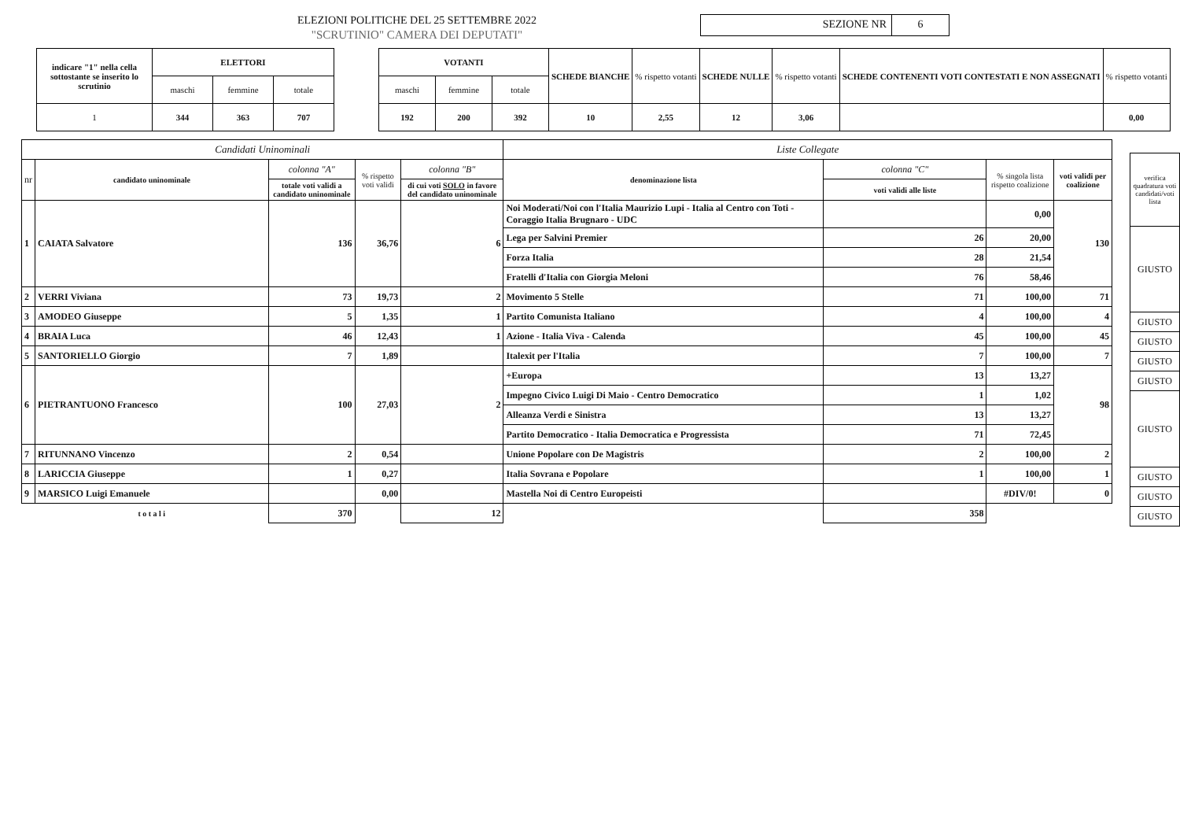ELEZIONI POLITICHE DEL 25 SETTEMBRE 2022
"SCRUTINIO" CAMERA DEI DEPUTATI"
SEZIONE NR 6
| indicare "1" nella cella sottostante se inserito lo scrutinio | ELETTORI | | |
| --- | --- | --- | --- |
| | maschi | femmine | totale |
| 1 | 344 | 363 | 707 |
| VOTANTI | | | SCHEDE BIANCHE | % rispetto votanti | SCHEDE NULLE | % rispetto votanti | SCHEDE CONTENENTI VOTI CONTESTATI E NON ASSEGNATI | % rispetto votanti |
| maschi | femmine | totale | | | | | | |
| 192 | 200 | 392 | 10 | 2,55 | 12 | 3,06 | | 0,00 |
| Candidati Uninominali | | | | | Liste Collegate | | | |
| nr | candidato uninominale | colonna "A" | % rispetto voti validi | colonna "B" | denominazione lista | colonna "C" | % singola lista rispetto coalizione | voti validi per coalizione |
| | | totale voti validi a candidato uninominale | | di cui voti SOLO in favore del candidato uninominale | | voti validi alle liste | | |
| 1 | CAIATA Salvatore | 136 | 36,76 | 6 | Noi Moderati/Noi con l'Italia Maurizio Lupi - Italia al Centro con Toti - Coraggio Italia Brugnaro - UDC | | 0,00 | 130 |
| | | | | | Lega per Salvini Premier | 26 | 20,00 | |
| | | | | | Forza Italia | 28 | 21,54 | |
| | | | | | Fratelli d'Italia con Giorgia Meloni | 76 | 58,46 | |
| 2 | VERRI Viviana | 73 | 19,73 | 2 | Movimento 5 Stelle | 71 | 100,00 | 71 |
| 3 | AMODEO Giuseppe | 5 | 1,35 | 1 | Partito Comunista Italiano | 4 | 100,00 | 4 |
| 4 | BRAIA Luca | 46 | 12,43 | 1 | Azione - Italia Viva - Calenda | 45 | 100,00 | 45 |
| 5 | SANTORIELLO Giorgio | 7 | 1,89 | | Italexit per l'Italia | 7 | 100,00 | 7 |
| 6 | PIETRANTUONO Francesco | 100 | 27,03 | 2 | +Europa | 13 | 13,27 | 98 |
| | | | | | Impegno Civico Luigi Di Maio - Centro Democratico | 1 | 1,02 | |
| | | | | | Alleanza Verdi e Sinistra | 13 | 13,27 | |
| | | | | | Partito Democratico - Italia Democratica e Progressista | 71 | 72,45 | |
| 7 | RITUNNANO Vincenzo | 2 | 0,54 | | Unione Popolare con De Magistris | 2 | 100,00 | 2 |
| 8 | LARICCIA Giuseppe | 1 | 0,27 | | Italia Sovrana e Popolare | 1 | 100,00 | 1 |
| 9 | MARSICO Luigi Emanuele | | 0,00 | | Mastella Noi di Centro Europeisti | | #DIV/0! | 0 |
| | t o t a l i | 370 | | 12 | | 358 | | |
| verifica quadratura voti candidati/voti lista |
| GIUSTO |
| GIUSTO |
| GIUSTO |
| GIUSTO |
| GIUSTO |
| GIUSTO |
| GIUSTO |
| GIUSTO |
| GIUSTO |